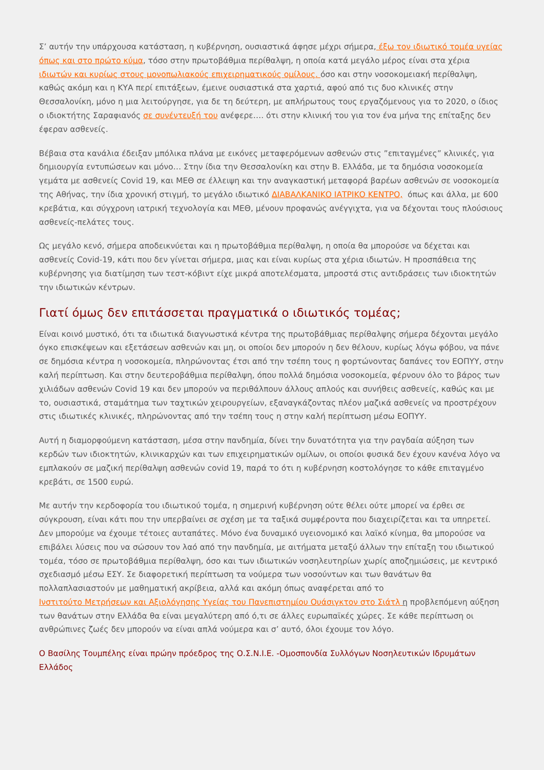Σ’ αυτήν την υπάρχουσα κατάσταση, η κυβέρνηση, ουσιαστικά άφησε μέχρι σήμερα, έξω τον ιδιωτικό τομέα υγείας όπως και στο πρώτο κύμα, τόσο στην πρωτοβάθμια περίθαλψη, η οποία κατά μεγάλο μέρος είναι στα χέρια ιδιωτών και κυρίως στους μονοπωλιακούς επιχειρηματικούς ομίλους. όσο και στην νοσοκομειακή περίθαλψη, καθώς ακόμη και η ΚΥΑ περί επιτάξεων, έμεινε ουσιαστικά στα χαρτιά, αφού από τις δυο κλινικές στην Θεσσαλονίκη, μόνο η μια λειτούργησε, για δε τη δεύτερη, με απλήρωτους τους εργαζόμενους για το 2020, ο ίδιος ο ιδιοκτήτης Σαραφιανός σε συνέντευξή του ανέφερε…. ότι στην κλινική του για τον ένα μήνα της επίταξης δεν έφεραν ασθενείς.
Βέβαια στα κανάλια έδειξαν μπόλικα πλάνα με εικόνες μεταφερόμενων ασθενών στις ”επιταγμένες” κλινικές, για δημιουργία εντυπώσεων και μόνο… Στην ίδια την Θεσσαλονίκη και στην Β. Ελλάδα, με τα δημόσια νοσοκομεία γεμάτα με ασθενείς Covid 19, και ΜΕΘ σε έλλειψη και την αναγκαστική μεταφορά βαρέων ασθενών σε νοσοκομεία της Αθήνας, την ίδια χρονική στιγμή, το μεγάλο ιδιωτικό ΔΙΑΒΑΛΚΑΝΙΚΟ ΙΑΤΡΙΚΟ ΚΕΝΤΡΟ, όπως και άλλα, με 600 κρεβάτια, και σύγχρονη ιατρική τεχνολογία και ΜΕΘ, μένουν προφανώς ανέγγιχτα, για να δέχονται τους πλούσιους ασθενείς-πελάτες τους.
Ως μεγάλο κενό, σήμερα αποδεικνύεται και η πρωτοβάθμια περίθαλψη, η οποία θα μπορούσε να δέχεται και ασθενείς Covid-19, κάτι που δεν γίνεται σήμερα, μιας και είναι κυρίως στα χέρια ιδιωτών. Η προσπάθεια της κυβέρνησης για διατίμηση των τεστ-κόβιντ είχε μικρά αποτελέσματα, μπροστά στις αντιδράσεις των ιδιοκτητών την ιδιωτικών κέντρων.
Γιατί όμως δεν επιτάσσεται πραγματικά ο ιδιωτικός τομέας;
Είναι κοινό μυστικό, ότι τα ιδιωτικά διαγνωστικά κέντρα της πρωτοβάθμιας περίθαλψης σήμερα δέχονται μεγάλο όγκο επισκέψεων και εξετάσεων ασθενών και μη, οι οποίοι δεν μπορούν η δεν θέλουν, κυρίως λόγω φόβου, να πάνε σε δημόσια κέντρα η νοσοκομεία, πληρώνοντας έτσι από την τσέπη τους η φορτώνοντας δαπάνες τον ΕΟΠΥΥ, στην καλή περίπτωση. Και στην δευτεροβάθμια περίθαλψη, όπου πολλά δημόσια νοσοκομεία, φέρνουν όλο το βάρος των χιλιάδων ασθενών Covid 19 και δεν μπορούν να περιθάλπουν άλλους απλούς και συνήθεις ασθενείς, καθώς και με το, ουσιαστικά, σταμάτημα των ταχτικών χειρουργείων, εξαναγκάζοντας πλέον μαζικά ασθενείς να προστρέχουν στις ιδιωτικές κλινικές, πληρώνοντας από την τσέπη τους η στην καλή περίπτωση μέσω ΕΟΠΥΥ.
Αυτή η διαμορφούμενη κατάσταση, μέσα στην πανδημία, δίνει την δυνατότητα για την ραγδαία αύξηση των κερδών των ιδιοκτητών, κλινικαρχών και των επιχειρηματικών ομίλων, οι οποίοι φυσικά δεν έχουν κανένα λόγο να εμπλακούν σε μαζική περίθαλψη ασθενών covid 19, παρά το ότι η κυβέρνηση κοστολόγησε το κάθε επιταγμένο κρεβάτι, σε 1500 ευρώ.
Με αυτήν την κερδοφορία του ιδιωτικού τομέα, η σημερινή κυβέρνηση ούτε θέλει ούτε μπορεί να έρθει σε σύγκρουση, είναι κάτι που την υπερβαίνει σε σχέση με τα ταξικά συμφέροντα που διαχειρίζεται και τα υπηρετεί. Δεν μπορούμε να έχουμε τέτοιες αυταπάτες. Μόνο ένα δυναμικό υγειονομικό και λαϊκό κίνημα, θα μπορούσε να επιβάλει λύσεις που να σώσουν τον λαό από την πανδημία, με αιτήματα μεταξύ άλλων την επίταξη του ιδιωτικού τομέα, τόσο σε πρωτοβάθμια περίθαλψη, όσο και των ιδιωτικών νοσηλευτηρίων χωρίς αποζημιώσεις, με κεντρικό σχεδιασμό μέσω ΕΣΥ. Σε διαφορετική περίπτωση τα νούμερα των νοσούντων και των θανάτων θα πολλαπλασιαστούν με μαθηματική ακρίβεια, αλλά και ακόμη όπως αναφέρεται από το
Ινστιτούτο Μετρήσεων και Αξιολόγησης Υγείας του Πανεπιστημίου Ουάσιγκτον στο Σιάτλ η προβλεπόμενη αύξηση των θανάτων στην Ελλάδα θα είναι μεγαλύτερη από ό,τι σε άλλες ευρωπαϊκές χώρες. Σε κάθε περίπτωση οι ανθρώπινες ζωές δεν μπορούν να είναι απλά νούμερα και σ’ αυτό, όλοι έχουμε τον λόγο.
Ο Βασίλης Τουμπέλης είναι πρώην πρόεδρος της Ο.Σ.Ν.Ι.Ε. -Ομοσπονδία Συλλόγων Νοσηλευτικών Ιδρυμάτων Ελλάδος